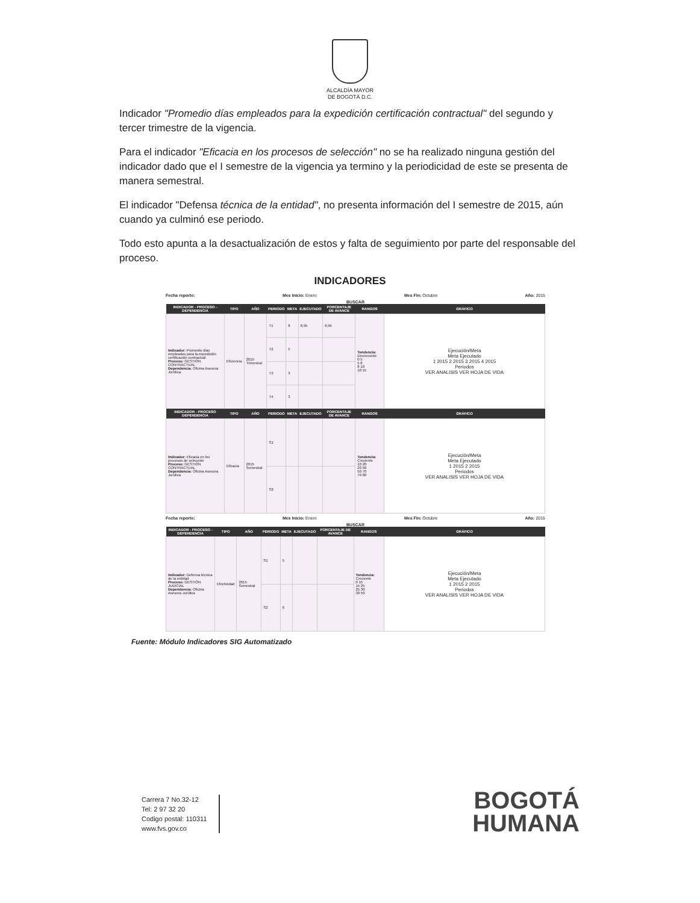ALCALDÍA MAYOR
DE BOGOTÁ D.C.
Indicador "Promedio días empleados para la expedición certificación contractual" del segundo y tercer trimestre de la vigencia.
Para el indicador "Eficacia en los procesos de selección" no se ha realizado ninguna gestión del indicador dado que el I semestre de la vigencia ya termino y la periodicidad de este se presenta de manera semestral.
El indicador "Defensa técnica de la entidad", no presenta información del I semestre de 2015, aún cuando ya culminó ese periodo.
Todo esto apunta a la desactualización de estos y falta de seguimiento por parte del responsable del proceso.
INDICADORES
Fecha reporte: Mes Inicio: Enero Mes Fin: Octubre Año: 2015
BUSCAR
| INDICADOR - PROCESO - DEPENDENCIA | TIPO | AÑO | PERIODO | META | EJECUTADO | PORCENTAJE DE AVANCE | RANGOS | GRÁFICO |
| --- | --- | --- | --- | --- | --- | --- | --- | --- |
| Indicador: Promedio días empleados para la expedición certificación contractual Proceso: GESTIÓN CONTRACTUAL Dependencia: Oficina Asesora Jurídica | Eficiencia | 2015 Trimestral | T1 | 8 | 8,95 | 8,95 | Tendencia: Decreciente 0 5 5 8 8 10 10 15 | Ejecución/Meta Meta Ejecutado 1 2015 2 2015 3 2015 4 2015 Periodos VER ANALISIS VER HOJA DE VIDA |
| | | | T2 | 5 | | | | |
| | | | T3 | 3 | | | | |
| | | | T4 | 3 | | | | |
| INDICADOR - PROCESO DEPENDENCIA | TIPO | AÑO | PERIODO | META | EJECUTADO | PORCENTAJE DE AVANCE | RANGOS | GRÁFICO |
| Indicador: Eficacia en los procesos de selección Proceso: GESTIÓN CONTRACTUAL Dependencia: Oficina Asesora Jurídica | Eficacia | 2015 Semestral | S1 | | | | Tendencia: Creciente 10 20 20 50 50 70 70 80 | Ejecución/Meta Meta Ejecutado 1 2015 2 2015 Periodos VER ANALISIS VER HOJA DE VIDA |
| | | | S2 | | | | | |
Fecha reporte: Mes Inicio: Enero Mes Fin: Octubre Año: 2015
BUSCAR
| INDICADOR - PROCESO - DEPENDENCIA | TIPO | AÑO | PERIODO | META | EJECUTADO | PORCENTAJE DE AVANCE | RANGOS | GRÁFICO |
| --- | --- | --- | --- | --- | --- | --- | --- | --- |
| Indicador: Defensa técnica de la entidad Proceso: GESTIÓN JUDICIAL Dependencia: Oficina Asesora Jurídica | Efectividad | 2015 Semestral | S1 | 5 | | | Tendencia: Creciente 0 15 15 25 25 30 30 50 | Ejecución/Meta Meta Ejecutado 1 2015 2 2015 Periodos VER ANALISIS VER HOJA DE VIDA |
| | | | S2 | 6 | | | | |
Fuente: Módulo Indicadores SIG Automatizado
Carrera 7 No.32-12
Tel: 2 97 32 20
Codigo postal: 110311
www.fvs.gov.co
BOGOTÁ
HUMANA